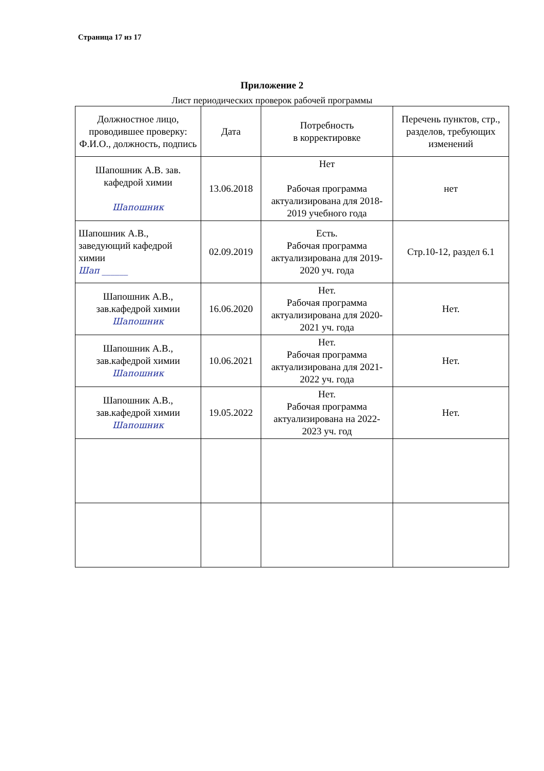Страница 17 из 17
Приложение 2
Лист периодических проверок рабочей программы
| Должностное лицо, проводившее проверку: Ф.И.О., должность, подпись | Дата | Потребность в корректировке | Перечень пунктов, стр., разделов, требующих изменений |
| --- | --- | --- | --- |
| Шапошник А.В. зав. кафедрой химии Шапошник | 13.06.2018 | Нет Рабочая программа актуализирована для 2018-2019 учебного года | нет |
| Шапошник А.В., заведующий кафедрой химии Шап ______ | 02.09.2019 | Есть. Рабочая программа актуализирована для 2019-2020 уч. года | Стр.10-12, раздел 6.1 |
| Шапошник А.В., зав.кафедрой химии Шапошник | 16.06.2020 | Нет. Рабочая программа актуализирована для 2020-2021 уч. года | Нет. |
| Шапошник А.В., зав.кафедрой химии Шапошник | 10.06.2021 | Нет. Рабочая программа актуализирована для 2021-2022 уч. года | Нет. |
| Шапошник А.В., зав.кафедрой химии Шапошник | 19.05.2022 | Нет. Рабочая программа актуализирована на 2022-2023 уч. год | Нет. |